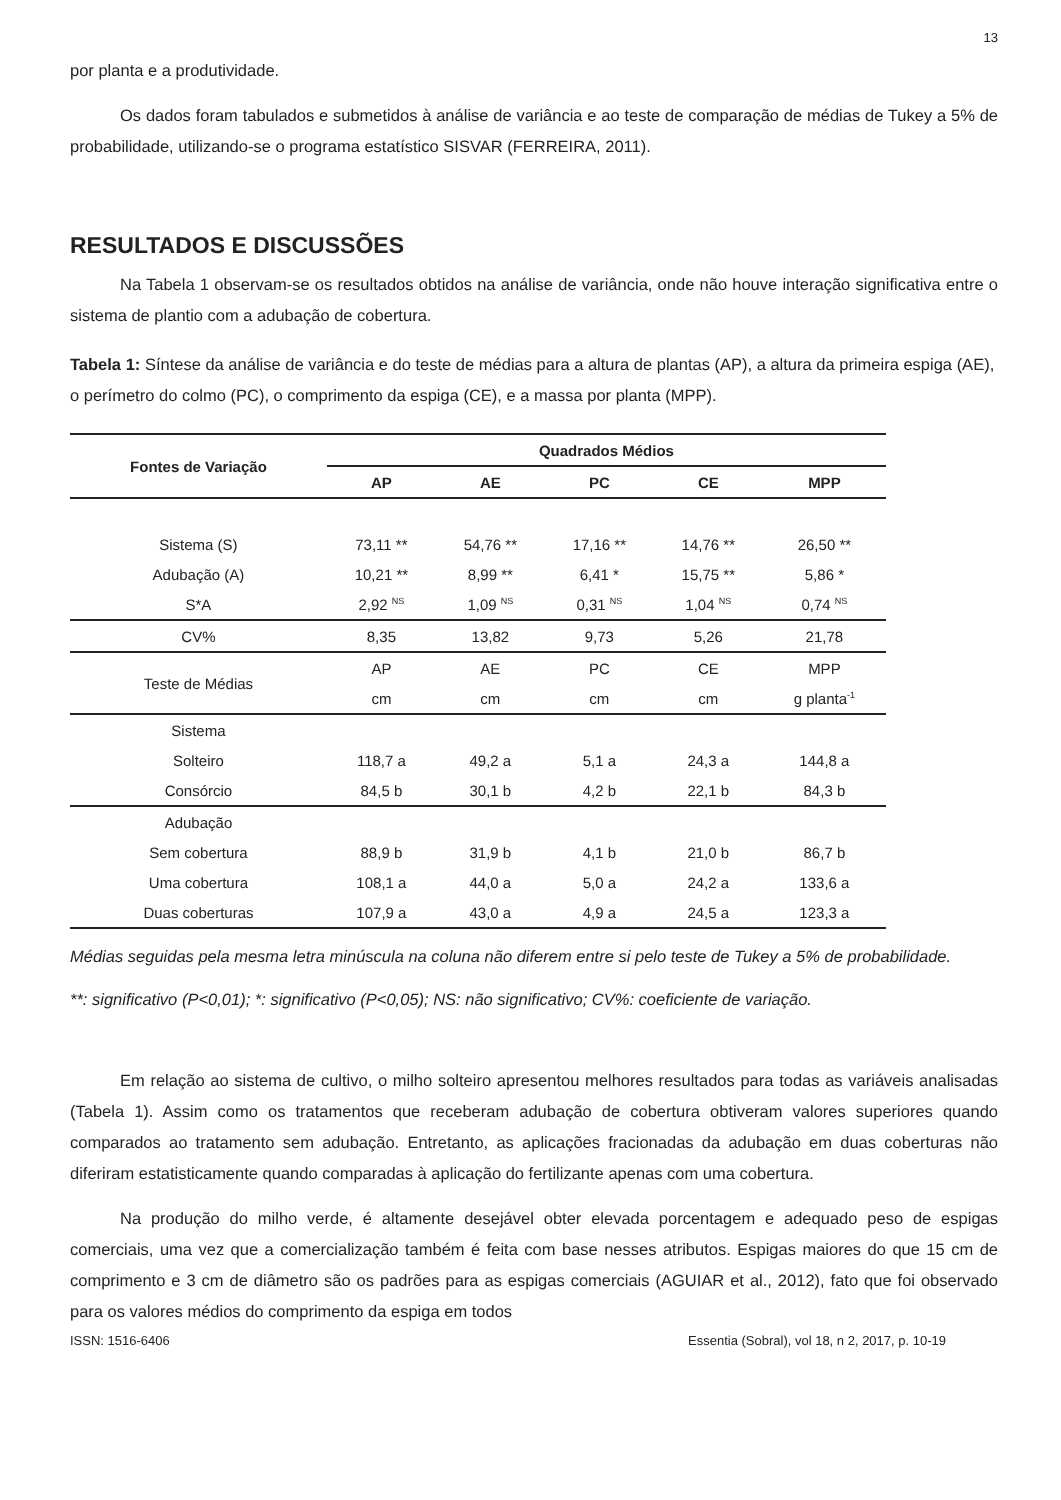13
por planta e a produtividade.
Os dados foram tabulados e submetidos à análise de variância e ao teste de comparação de médias de Tukey a 5% de probabilidade, utilizando-se o programa estatístico SISVAR (FERREIRA, 2011).
RESULTADOS E DISCUSSÕES
Na Tabela 1 observam-se os resultados obtidos na análise de variância, onde não houve interação significativa entre o sistema de plantio com a adubação de cobertura.
Tabela 1: Síntese da análise de variância e do teste de médias para a altura de plantas (AP), a altura da primeira espiga (AE), o perímetro do colmo (PC), o comprimento da espiga (CE), e a massa por planta (MPP).
| Fontes de Variação | Quadrados Médios | | | | |
| --- | --- | --- | --- | --- | --- |
| | AP | AE | PC | CE | MPP |
| Sistema (S) | 73,11 ** | 54,76 ** | 17,16 ** | 14,76 ** | 26,50 ** |
| Adubação (A) | 10,21 ** | 8,99 ** | 6,41 * | 15,75 ** | 5,86 * |
| S*A | 2,92 <sup>NS</sup> | 1,09 <sup>NS</sup> | 0,31 <sup>NS</sup> | 1,04 <sup>NS</sup> | 0,74 <sup>NS</sup> |
| CV% | 8,35 | 13,82 | 9,73 | 5,26 | 21,78 |
| Teste de Médias | AP | AE | PC | CE | MPP |
| | cm | cm | cm | cm | g planta<sup>-1</sup> |
| Sistema | | | | | |
| Solteiro | 118,7 a | 49,2 a | 5,1 a | 24,3 a | 144,8 a |
| Consórcio | 84,5 b | 30,1 b | 4,2 b | 22,1 b | 84,3 b |
| Adubação | | | | | |
| Sem cobertura | 88,9 b | 31,9 b | 4,1 b | 21,0 b | 86,7 b |
| Uma cobertura | 108,1 a | 44,0 a | 5,0 a | 24,2 a | 133,6 a |
| Duas coberturas | 107,9 a | 43,0 a | 4,9 a | 24,5 a | 123,3 a |
Médias seguidas pela mesma letra minúscula na coluna não diferem entre si pelo teste de Tukey a 5% de probabilidade.
**: significativo (P<0,01); *: significativo (P<0,05); NS: não significativo; CV%: coeficiente de variação.
Em relação ao sistema de cultivo, o milho solteiro apresentou melhores resultados para todas as variáveis analisadas (Tabela 1). Assim como os tratamentos que receberam adubação de cobertura obtiveram valores superiores quando comparados ao tratamento sem adubação. Entretanto, as aplicações fracionadas da adubação em duas coberturas não diferiram estatisticamente quando comparadas à aplicação do fertilizante apenas com uma cobertura.
Na produção do milho verde, é altamente desejável obter elevada porcentagem e adequado peso de espigas comerciais, uma vez que a comercialização também é feita com base nesses atributos. Espigas maiores do que 15 cm de comprimento e 3 cm de diâmetro são os padrões para as espigas comerciais (AGUIAR et al., 2012), fato que foi observado para os valores médios do comprimento da espiga em todos
ISSN: 1516-6406 Essentia (Sobral), vol 18, n 2, 2017, p. 10-19